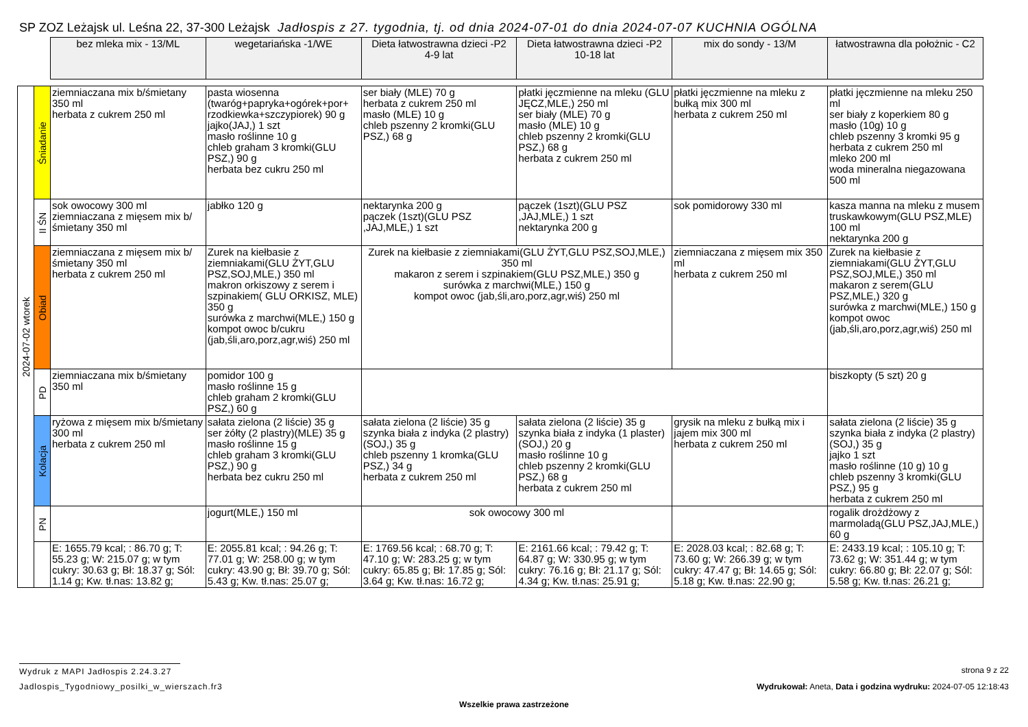SP ZOZ Leżajsk ul. Leśna 22, 37-300 Leżajsk Jadłospis z 27. tygodnia, tj. od dnia 2024-07-01 do dnia 2024-07-07 KUCHNIA OGÓLNA
| | | bez mleka mix - 13/ML | wegetariańska -1/WE | Dieta łatwostrawna dzieci -P2 4-9 lat | Dieta łatwostrawna dzieci -P2 10-18 lat | mix do sondy - 13/M | łatwostrawna dla położnic - C2 |
| --- | --- | --- | --- | --- | --- | --- | --- |
| 2024-07-02 wtorek | Śniadanie | ziemniaczana mix b/śmietany 350 ml herbata z cukrem 250 ml | pasta wiosenna (twaróg+papryka+ogórek+por+ rzodkiewka+szczypiorek) 90 g jajko(JAJ,) 1 szt masło roślinne 10 g chleb graham 3 kromki(GLU PSZ,) 90 g herbata bez cukru 250 ml | ser biały (MLE) 70 g herbata z cukrem 250 ml masło (MLE) 10 g chleb pszenny 2 kromki(GLU PSZ,) 68 g | płatki jęczmienne na mleku (GLU JĘCZ,MLE,) 250 ml ser biały (MLE) 70 g masło (MLE) 10 g chleb pszenny 2 kromki(GLU PSZ,) 68 g herbata z cukrem 250 ml | płatki jęczmienne na mleku z bułką mix 300 ml herbata z cukrem 250 ml | płatki jęczmienne na mleku 250 ml ser biały z koperkiem 80 g masło (10g) 10 g chleb pszenny 3 kromki 95 g herbata z cukrem 250 ml mleko 200 ml woda mineralna niegazowana 500 ml |
| | II ŚN | sok owocowy 300 ml ziemniaczana z mięsem mix b/śmietany 350 ml | jabłko 120 g | nektarynka 200 g pączek (1szt)(GLU PSZ ,JAJ,MLE,) 1 szt | pączek (1szt)(GLU PSZ ,JAJ,MLE,) 1 szt nektarynka 200 g | sok pomidorowy 330 ml | kasza manna na mleku z musem truskawkowym(GLU PSZ,MLE) 100 ml nektarynka 200 g |
| | Obiad | ziemniaczana z mięsem mix b/śmietany 350 ml herbata z cukrem 250 ml | Zurek na kiełbasie z ziemniakami(GLU ŻYT,GLU PSZ,SOJ,MLE,) 350 ml makron orkiszowy z serem i szpinakiem( GLU ORKISZ, MLE) 350 g surówka z marchwi(MLE,) 150 g kompot owoc b/cukru (jab,śli,aro,porz,agr,wiś) 250 ml | Zurek na kiełbasie z ziemniakami(GLU ŻYT,GLU PSZ,SOJ,MLE,) 350 ml makaron z serem i szpinakiem(GLU PSZ,MLE,) 350 g surówka z marchwi(MLE,) 150 g kompot owoc (jab,śli,aro,porz,agr,wiś) 250 ml | | ziemniaczana z mięsem mix 350 ml herbata z cukrem 250 ml | Zurek na kiełbasie z ziemniakami(GLU ŻYT,GLU PSZ,SOJ,MLE,) 350 ml makaron z serem(GLU PSZ,MLE,) 320 g surówka z marchwi(MLE,) 150 g kompot owoc (jab,śli,aro,porz,agr,wiś) 250 ml |
| | PD | ziemniaczana mix b/śmietany 350 ml | pomidor 100 g masło roślinne 15 g chleb graham 2 kromki(GLU PSZ,) 60 g | | | | biszkopty (5 szt) 20 g |
| | Kolacja | ryżowa z mięsem mix b/śmietany 300 ml herbata z cukrem 250 ml | sałata zielona (2 liście) 35 g ser żółty (2 plastry)(MLE) 35 g masło roślinne 15 g chleb graham 3 kromki(GLU PSZ,) 90 g herbata bez cukru 250 ml | sałata zielona (2 liście) 35 g szynka biała z indyka (2 plastry)(SOJ,) 35 g chleb pszenny 1 kromka(GLU PSZ,) 34 g herbata z cukrem 250 ml | sałata zielona (2 liście) 35 g szynka biała z indyka (1 plaster)(SOJ,) 20 g masło roślinne 10 g chleb pszenny 2 kromki(GLU PSZ,) 68 g herbata z cukrem 250 ml | grysik na mleku z bułką mix i jajem mix 300 ml herbata z cukrem 250 ml | sałata zielona (2 liście) 35 g szynka biała z indyka (2 plastry)(SOJ,) 35 g jajko 1 szt masło roślinne (10 g) 10 g chleb pszenny 3 kromki(GLU PSZ,) 95 g herbata z cukrem 250 ml |
| | PN | | jogurt(MLE,) 150 ml | sok owocowy 300 ml | | | rogalik drożdżowy z marmoladą(GLU PSZ,JAJ,MLE,) 60 g |
| | | E: 1655.79 kcal; : 86.70 g; T: 55.23 g; W: 215.07 g; w tym cukry: 30.63 g; Bł: 18.37 g; Sól: 1.14 g; Kw. tł.nas: 13.82 g; | E: 2055.81 kcal; : 94.26 g; T: 77.01 g; W: 258.00 g; w tym cukry: 43.90 g; Bł: 39.70 g; Sól: 5.43 g; Kw. tł.nas: 25.07 g; | E: 1769.56 kcal; : 68.70 g; T: 47.10 g; W: 283.25 g; w tym cukry: 65.85 g; Bł: 17.85 g; Sól: 3.64 g; Kw. tł.nas: 16.72 g; | E: 2161.66 kcal; : 79.42 g; T: 64.87 g; W: 330.95 g; w tym cukry: 76.16 g; Bł: 21.17 g; Sól: 4.34 g; Kw. tł.nas: 25.91 g; | E: 2028.03 kcal; : 82.68 g; T: 73.60 g; W: 266.39 g; w tym cukry: 47.47 g; Bł: 14.65 g; Sól: 5.18 g; Kw. tł.nas: 22.90 g; | E: 2433.19 kcal; : 105.10 g; T: 73.62 g; W: 351.44 g; w tym cukry: 66.80 g; Bł: 22.07 g; Sól: 5.58 g; Kw. tł.nas: 26.21 g; |
Wydruk z MAPI Jadłospis 2.24.3.27
strona 9 z 22
Jadlospis_Tygodniowy_posilki_w_wierszach.fr3 Wydrukował: Aneta, Data i godzina wydruku: 2024-07-05 12:18:43
Wszelkie prawa zastrzeżone